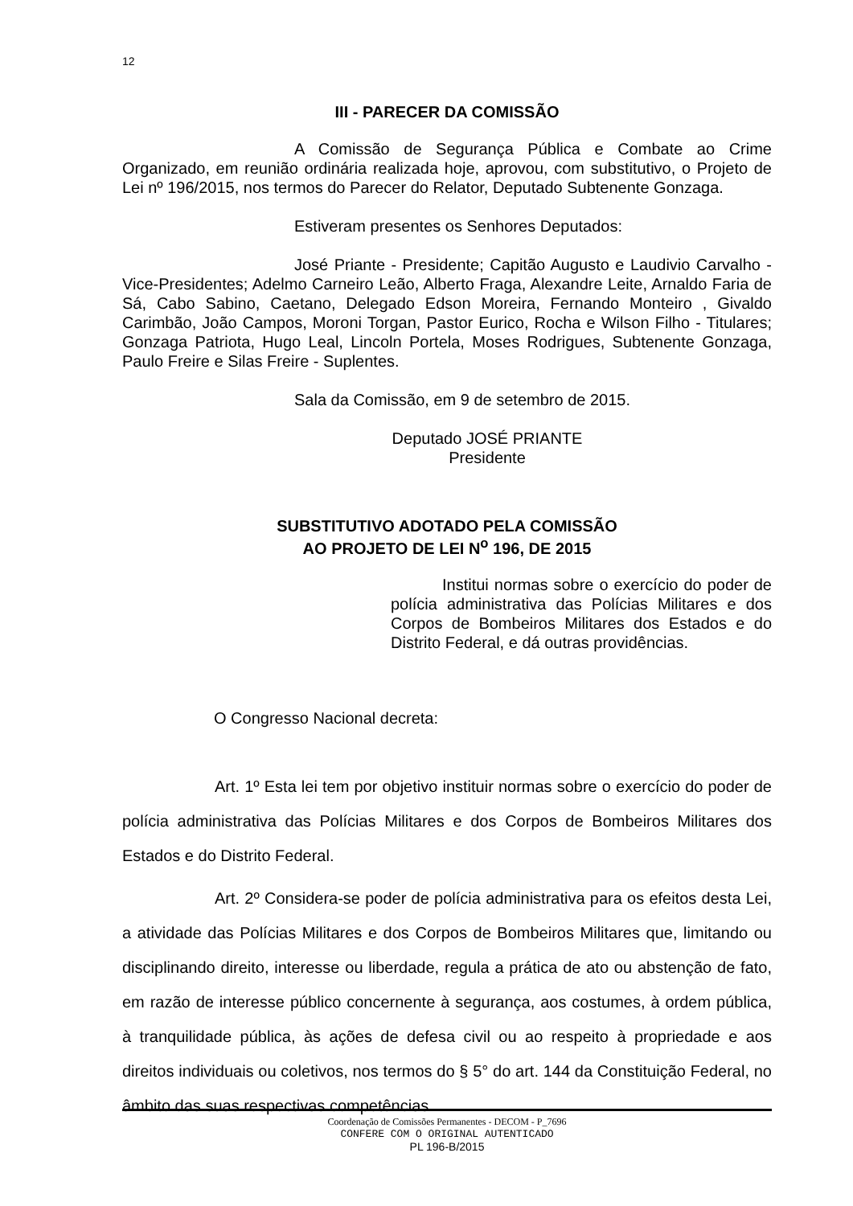12
III - PARECER DA COMISSÃO
A Comissão de Segurança Pública e Combate ao Crime Organizado, em reunião ordinária realizada hoje, aprovou, com substitutivo, o Projeto de Lei nº 196/2015, nos termos do Parecer do Relator, Deputado Subtenente Gonzaga.
Estiveram presentes os Senhores Deputados:
José Priante - Presidente; Capitão Augusto e Laudivio Carvalho - Vice-Presidentes; Adelmo Carneiro Leão, Alberto Fraga, Alexandre Leite, Arnaldo Faria de Sá, Cabo Sabino, Caetano, Delegado Edson Moreira, Fernando Monteiro , Givaldo Carimbão, João Campos, Moroni Torgan, Pastor Eurico, Rocha e Wilson Filho - Titulares; Gonzaga Patriota, Hugo Leal, Lincoln Portela, Moses Rodrigues, Subtenente Gonzaga, Paulo Freire e Silas Freire - Suplentes.
Sala da Comissão, em 9 de setembro de 2015.
Deputado JOSÉ PRIANTE
Presidente
SUBSTITUTIVO ADOTADO PELA COMISSÃO
AO PROJETO DE LEI N<sup>o</sup> 196, DE 2015
Institui normas sobre o exercício do poder de polícia administrativa das Polícias Militares e dos Corpos de Bombeiros Militares dos Estados e do Distrito Federal, e dá outras providências.
O Congresso Nacional decreta:
Art. 1º Esta lei tem por objetivo instituir normas sobre o exercício do poder de polícia administrativa das Polícias Militares e dos Corpos de Bombeiros Militares dos Estados e do Distrito Federal.
Art. 2º Considera-se poder de polícia administrativa para os efeitos desta Lei, a atividade das Polícias Militares e dos Corpos de Bombeiros Militares que, limitando ou disciplinando direito, interesse ou liberdade, regula a prática de ato ou abstenção de fato, em razão de interesse público concernente à segurança, aos costumes, à ordem pública, à tranquilidade pública, às ações de defesa civil ou ao respeito à propriedade e aos direitos individuais ou coletivos, nos termos do § 5° do art. 144 da Constituição Federal, no âmbito das suas respectivas competências.
Coordenação de Comissões Permanentes - DECOM - P_7696
CONFERE COM O ORIGINAL AUTENTICADO
PL 196-B/2015